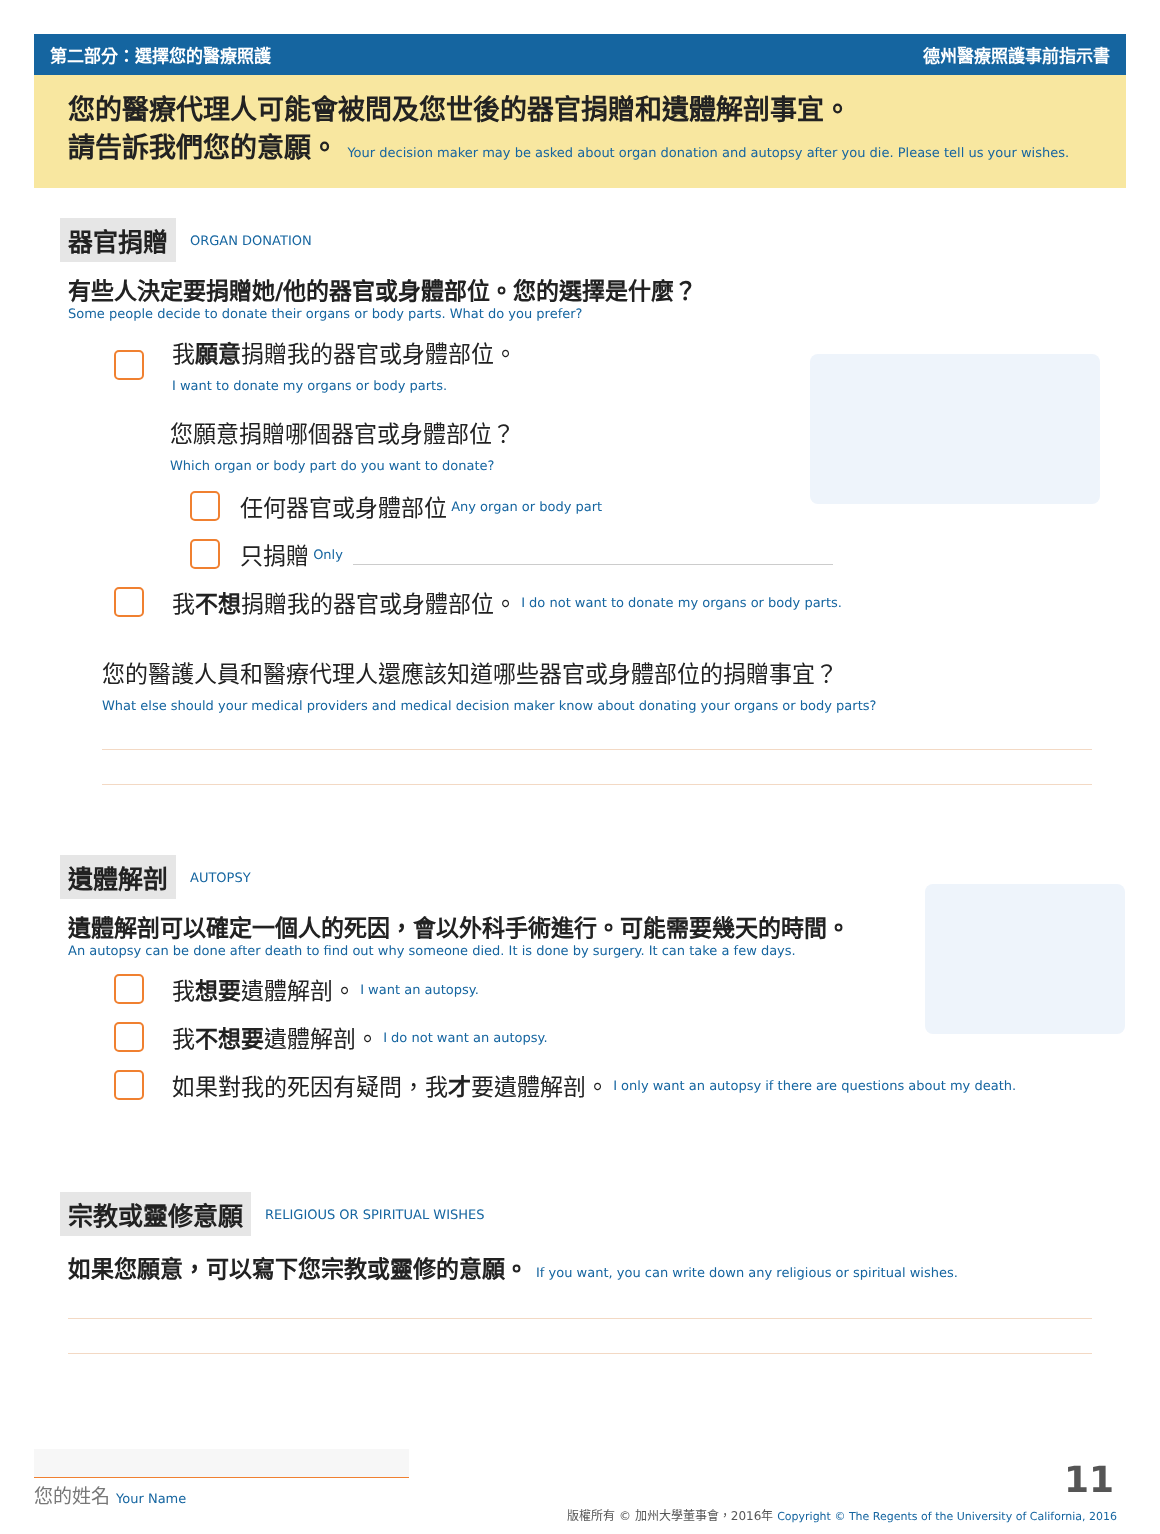第二部分：選擇您的醫療照護 德州醫療照護事前指示書
您的醫療代理人可能會被問及您世後的器官捐贈和遺體解剖事宜。
請告訴我們您的意願。 Your decision maker may be asked about organ donation and autopsy after you die. Please tell us your wishes.
器官捐贈 ORGAN DONATION
有些人決定要捐贈她/他的器官或身體部位。您的選擇是什麼？
Some people decide to donate their organs or body parts. What do you prefer?
我願意捐贈我的器官或身體部位。
I want to donate my organs or body parts.
您願意捐贈哪個器官或身體部位？
Which organ or body part do you want to donate?
任何器官或身體部位 Any organ or body part
只捐贈 Only
我 不想 捐贈我的器官或身體部位。 I do not want to donate my organs or body parts.
您的醫護人員和醫療代理人還應該知道哪些器官或身體部位的捐贈事宜？
What else should your medical providers and medical decision maker know about donating your organs or body parts?
遺體解剖 AUTOPSY
遺體解剖可以確定一個人的死因，會以外科手術進行。可能需要幾天的時間。
An autopsy can be done after death to find out why someone died. It is done by surgery. It can take a few days.
我 想要 遺體解剖。 I want an autopsy.
我 不想要 遺體解剖。 I do not want an autopsy.
如果對我的死因有疑問，我 才 要遺體解剖。 I only want an autopsy if there are questions about my death.
宗教或靈修意願 RELIGIOUS OR SPIRITUAL WISHES
如果您願意，可以寫下您宗教或靈修的意願。 If you want, you can write down any religious or spiritual wishes.
您的姓名 Your Name 11
版權所有 © 加州大學董事會，2016年 Copyright © The Regents of the University of California, 2016